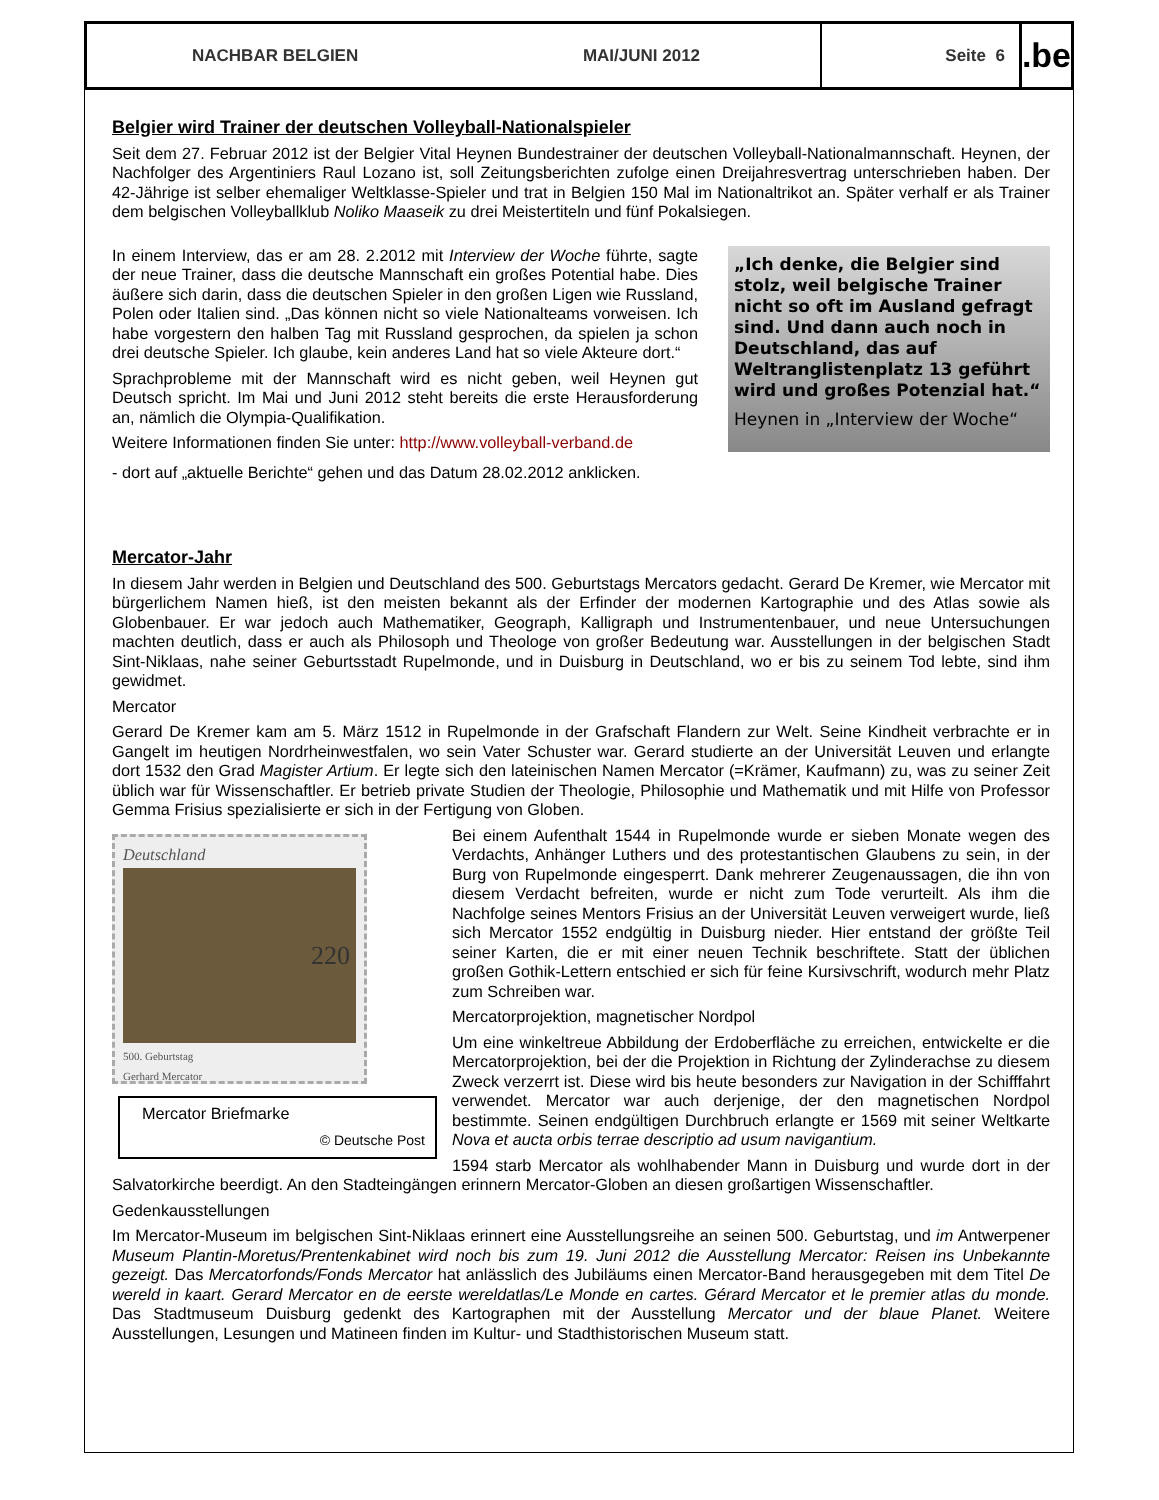NACHBAR BELGIEN MAI/JUNI 2012 Seite 6
.be
Belgier wird Trainer der deutschen Volleyball-Nationalspieler
Seit dem 27. Februar 2012 ist der Belgier Vital Heynen Bundestrainer der deutschen Volleyball-Nationalmannschaft. Heynen, der Nachfolger des Argentiniers Raul Lozano ist, soll Zeitungsberichten zufolge einen Dreijahresvertrag unterschrieben haben. Der 42-Jährige ist selber ehemaliger Weltklasse-Spieler und trat in Belgien 150 Mal im Nationaltrikot an. Später verhalf er als Trainer dem belgischen Volleyballklub Noliko Maaseik zu drei Meistertiteln und fünf Pokalsiegen.
„Ich denke, die Belgier sind stolz, weil belgische Trainer nicht so oft im Ausland gefragt sind. Und dann auch noch in Deutschland, das auf Weltranglistenplatz 13 geführt wird und großes Potenzial hat.“
Heynen in „Interview der Woche“
In einem Interview, das er am 28. 2.2012 mit Interview der Woche führte, sagte der neue Trainer, dass die deutsche Mannschaft ein großes Potential habe. Dies äußere sich darin, dass die deutschen Spieler in den großen Ligen wie Russland, Polen oder Italien sind. „Das können nicht so viele Nationalteams vorweisen. Ich habe vorgestern den halben Tag mit Russland gesprochen, da spielen ja schon drei deutsche Spieler. Ich glaube, kein anderes Land hat so viele Akteure dort.“
Sprachprobleme mit der Mannschaft wird es nicht geben, weil Heynen gut Deutsch spricht. Im Mai und Juni 2012 steht bereits die erste Herausforderung an, nämlich die Olympia-Qualifikation.
Weitere Informationen finden Sie unter: http://www.volleyball-verband.de
- dort auf „aktuelle Berichte“ gehen und das Datum 28.02.2012 anklicken.
Mercator-Jahr
In diesem Jahr werden in Belgien und Deutschland des 500. Geburtstags Mercators gedacht. Gerard De Kremer, wie Mercator mit bürgerlichem Namen hieß, ist den meisten bekannt als der Erfinder der modernen Kartographie und des Atlas sowie als Globenbauer. Er war jedoch auch Mathematiker, Geograph, Kalligraph und Instrumentenbauer, und neue Untersuchungen machten deutlich, dass er auch als Philosoph und Theologe von großer Bedeutung war. Ausstellungen in der belgischen Stadt Sint-Niklaas, nahe seiner Geburtsstadt Rupelmonde, und in Duisburg in Deutschland, wo er bis zu seinem Tod lebte, sind ihm gewidmet.
Mercator
Gerard De Kremer kam am 5. März 1512 in Rupelmonde in der Grafschaft Flandern zur Welt. Seine Kindheit verbrachte er in Gangelt im heutigen Nordrheinwestfalen, wo sein Vater Schuster war. Gerard studierte an der Universität Leuven und erlangte dort 1532 den Grad Magister Artium. Er legte sich den lateinischen Namen Mercator (=Krämer, Kaufmann) zu, was zu seiner Zeit üblich war für Wissenschaftler. Er betrieb private Studien der Theologie, Philosophie und Mathematik und mit Hilfe von Professor Gemma Frisius spezialisierte er sich in der Fertigung von Globen.
Deutschland
220
500. Geburtstag
Gerhard Mercator
Mercator Briefmarke
© Deutsche Post
Bei einem Aufenthalt 1544 in Rupelmonde wurde er sieben Monate wegen des Verdachts, Anhänger Luthers und des protestantischen Glaubens zu sein, in der Burg von Rupelmonde eingesperrt. Dank mehrerer Zeugenaussagen, die ihn von diesem Verdacht befreiten, wurde er nicht zum Tode verurteilt. Als ihm die Nachfolge seines Mentors Frisius an der Universität Leuven verweigert wurde, ließ sich Mercator 1552 endgültig in Duisburg nieder. Hier entstand der größte Teil seiner Karten, die er mit einer neuen Technik beschriftete. Statt der üblichen großen Gothik-Lettern entschied er sich für feine Kursivschrift, wodurch mehr Platz zum Schreiben war.
Mercatorprojektion, magnetischer Nordpol
Um eine winkeltreue Abbildung der Erdoberfläche zu erreichen, entwickelte er die Mercatorprojektion, bei der die Projektion in Richtung der Zylinderachse zu diesem Zweck verzerrt ist. Diese wird bis heute besonders zur Navigation in der Schifffahrt verwendet. Mercator war auch derjenige, der den magnetischen Nordpol bestimmte. Seinen endgültigen Durchbruch erlangte er 1569 mit seiner Weltkarte Nova et aucta orbis terrae descriptio ad usum navigantium.
1594 starb Mercator als wohlhabender Mann in Duisburg und wurde dort in der Salvatorkirche beerdigt. An den Stadteingängen erinnern Mercator-Globen an diesen großartigen Wissenschaftler.
Gedenkausstellungen
Im Mercator-Museum im belgischen Sint-Niklaas erinnert eine Ausstellungsreihe an seinen 500. Geburtstag, und im Antwerpener Museum Plantin-Moretus/Prentenkabinet wird noch bis zum 19. Juni 2012 die Ausstellung Mercator: Reisen ins Unbekannte gezeigt. Das Mercatorfonds/Fonds Mercator hat anlässlich des Jubiläums einen Mercator-Band herausgegeben mit dem Titel De wereld in kaart. Gerard Mercator en de eerste wereldatlas/Le Monde en cartes. Gérard Mercator et le premier atlas du monde. Das Stadtmuseum Duisburg gedenkt des Kartographen mit der Ausstellung Mercator und der blaue Planet. Weitere Ausstellungen, Lesungen und Matineen finden im Kultur- und Stadthistorischen Museum statt.